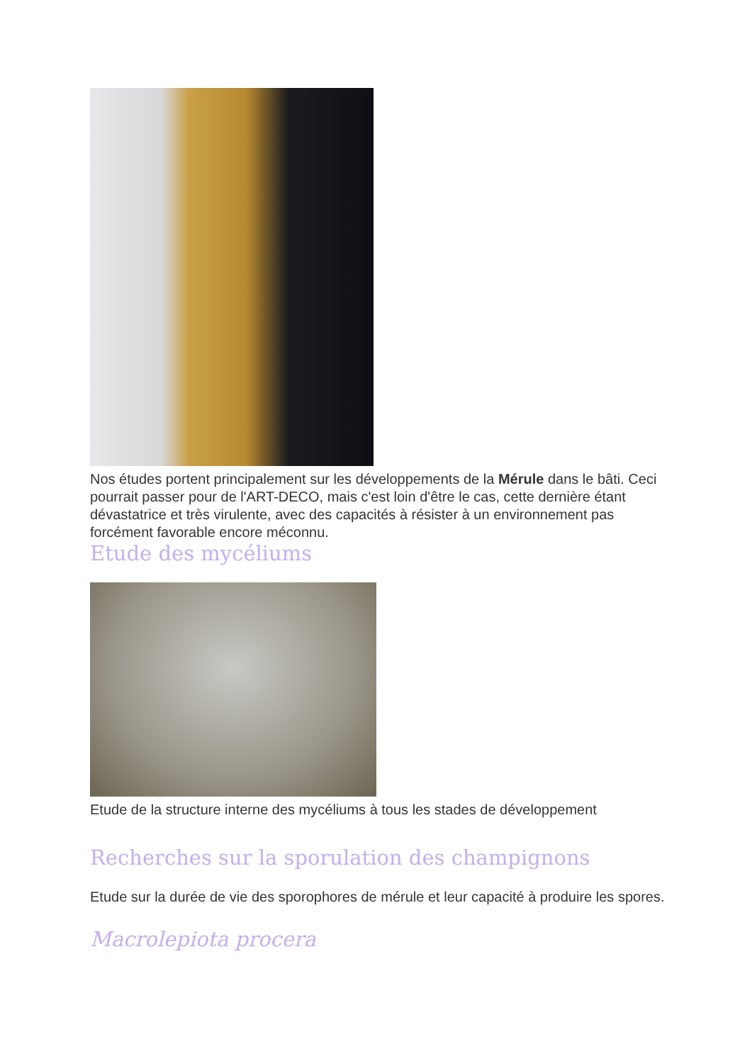Nos études portent principalement sur les développements de la Mérule dans le bâti. Ceci pourrait passer pour de l'ART-DECO, mais c'est loin d'être le cas, cette dernière étant dévastatrice et très virulente, avec des capacités à résister à un environnement pas forcément favorable encore méconnu.
Etude des mycéliums
Etude de la structure interne des mycéliums à tous les stades de développement
Recherches sur la sporulation des champignons
Etude sur la durée de vie des sporophores de mérule et leur capacité à produire les spores.
Macrolepiota procera